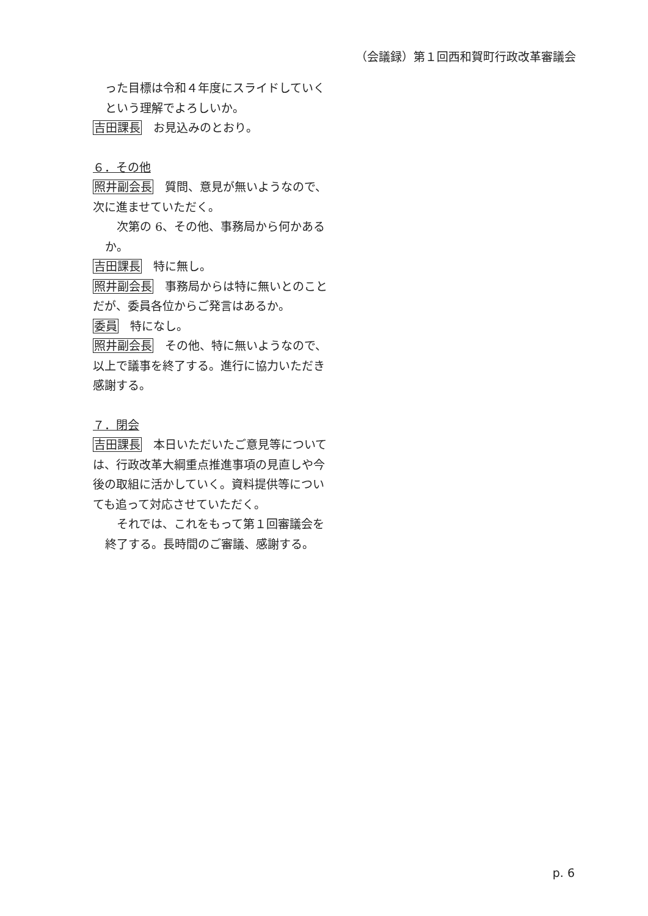（会議録）第１回西和賀町行政改革審議会
った目標は令和４年度にスライドしていくという理解でよろしいか。
吉田課長　お見込みのとおり。
６．その他
照井副会長　質問、意見が無いようなので、次に進ませていただく。
　次第の 6、その他、事務局から何かあるか。
吉田課長　特に無し。
照井副会長　事務局からは特に無いとのことだが、委員各位からご発言はあるか。
委員　特になし。
照井副会長　その他、特に無いようなので、以上で議事を終了する。進行に協力いただき感謝する。
７．閉会
吉田課長　本日いただいたご意見等については、行政改革大綱重点推進事項の見直しや今後の取組に活かしていく。資料提供等についても追って対応させていただく。
　それでは、これをもって第１回審議会を終了する。長時間のご審議、感謝する。
p. 6